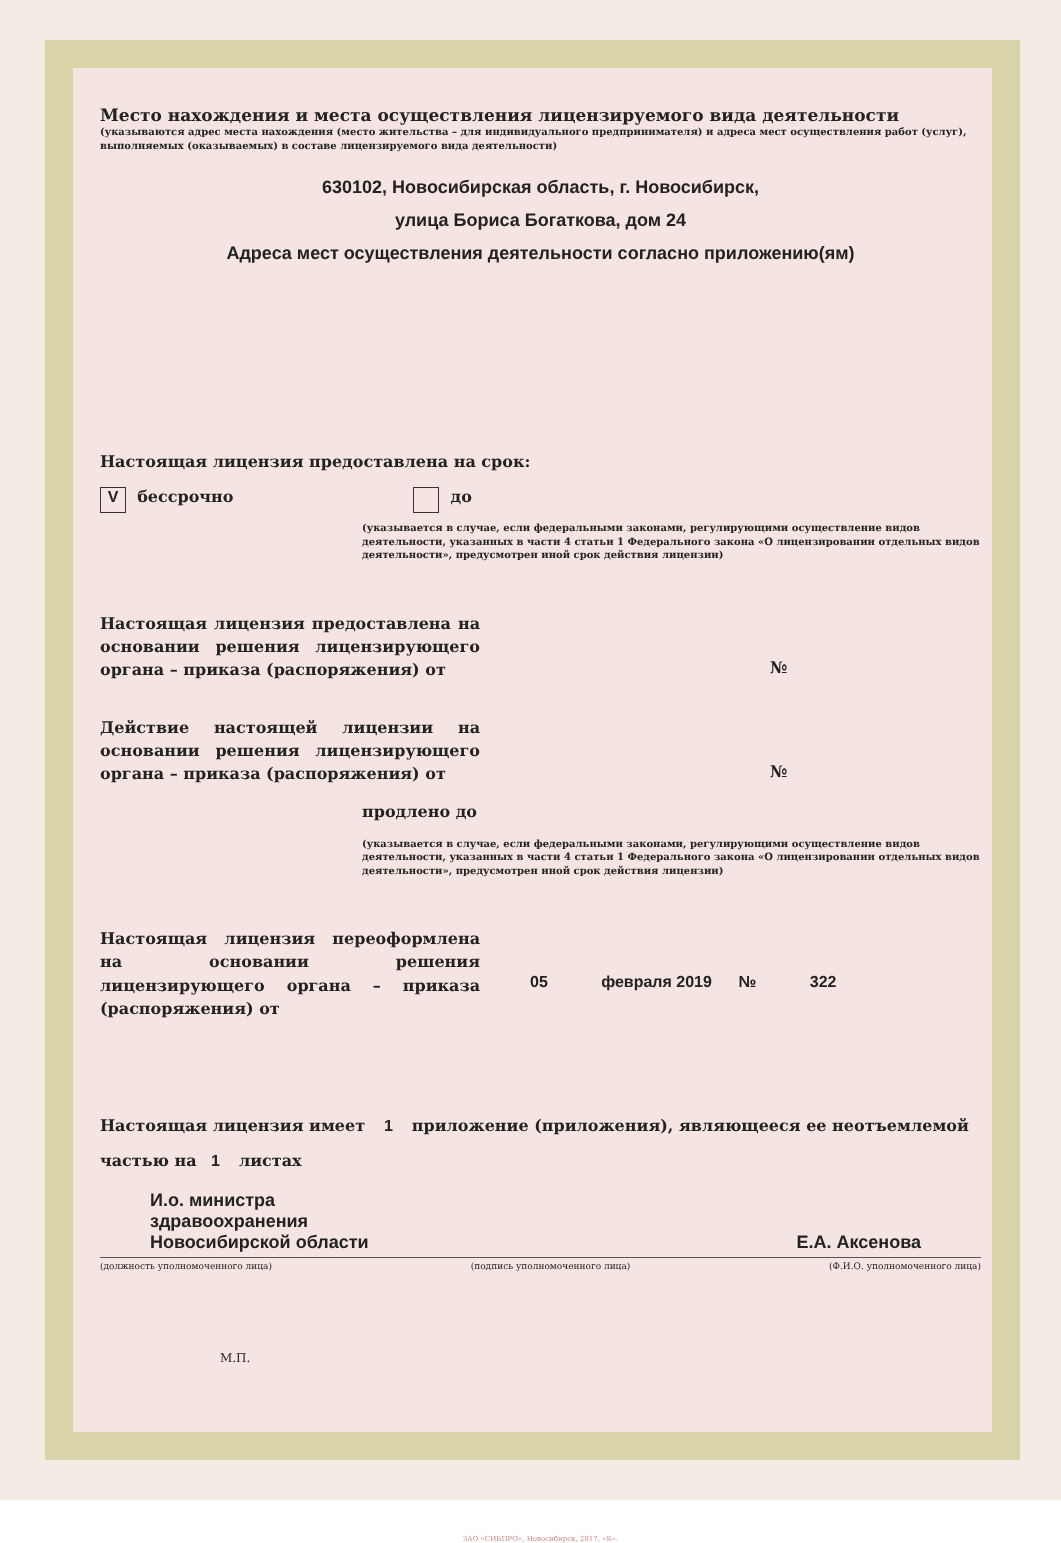Место нахождения и места осуществления лицензируемого вида деятельности
(указываются адрес места нахождения (место жительства – для индивидуального предпринимателя) и адреса мест осуществления работ (услуг), выполняемых (оказываемых) в составе лицензируемого вида деятельности)
630102, Новосибирская область, г. Новосибирск,
улица Бориса Богаткова, дом 24
Адреса мест осуществления деятельности согласно приложению(ям)
Настоящая лицензия предоставлена на срок:
V бессрочно до
(указывается в случае, если федеральными законами, регулирующими осуществление видов деятельности, указанных в части 4 статьи 1 Федерального закона «О лицензировании отдельных видов деятельности», предусмотрен иной срок действия лицензии)
Настоящая лицензия предоставлена на основании решения лицензирующего органа – приказа (распоряжения) от
№
Действие настоящей лицензии на основании решения лицензирующего органа – приказа (распоряжения) от
№
продлено до
(указывается в случае, если федеральными законами, регулирующими осуществление видов деятельности, указанных в части 4 статьи 1 Федерального закона «О лицензировании отдельных видов деятельности», предусмотрен иной срок действия лицензии)
Настоящая лицензия переоформлена на основании решения лицензирующего органа – приказа (распоряжения) от
05 февраля 2019 № 322
Настоящая лицензия имеет 1 приложение (приложения), являющееся ее неотъемлемой
частью на 1 листах
И.о. министра
здравоохранения
Новосибирской области
Е.А. Аксенова
(должность уполномоченного лица) (подпись уполномоченного лица) (Ф.И.О. уполномоченного лица)
М.П.
ЗАО «СИБПРО», Новосибирск, 2017, «Б».